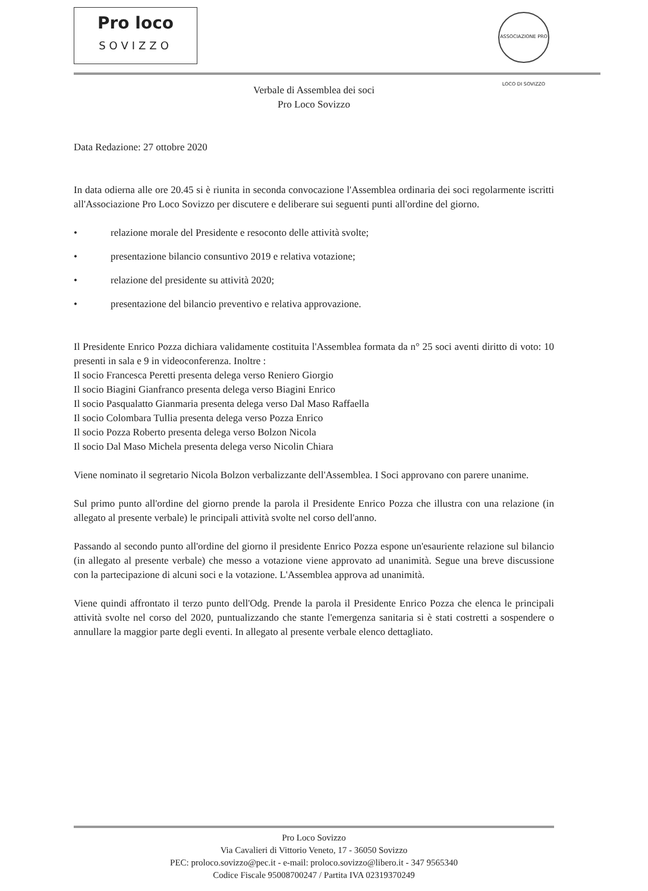Pro loco
SOVIZZO
ASSOCIAZIONE PRO LOCO DI SOVIZZO
Verbale di Assemblea dei soci
Pro Loco Sovizzo
Data Redazione: 27 ottobre 2020
In data odierna alle ore 20.45 si è riunita in seconda convocazione l'Assemblea ordinaria dei soci regolarmente iscritti all'Associazione Pro Loco Sovizzo per discutere e deliberare sui seguenti punti all'ordine del giorno.
• relazione morale del Presidente e resoconto delle attività svolte;
• presentazione bilancio consuntivo 2019 e relativa votazione;
• relazione del presidente su attività 2020;
• presentazione del bilancio preventivo e relativa approvazione.
Il Presidente Enrico Pozza dichiara validamente costituita l'Assemblea formata da n° 25 soci aventi diritto di voto: 10 presenti in sala e 9 in videoconferenza. Inoltre :
Il socio Francesca Peretti presenta delega verso Reniero Giorgio
Il socio Biagini Gianfranco presenta delega verso Biagini Enrico
Il socio Pasqualatto Gianmaria presenta delega verso Dal Maso Raffaella
Il socio Colombara Tullia presenta delega verso Pozza Enrico
Il socio Pozza Roberto presenta delega verso Bolzon Nicola
Il socio Dal Maso Michela presenta delega verso Nicolin Chiara
Viene nominato il segretario Nicola Bolzon verbalizzante dell'Assemblea. I Soci approvano con parere unanime.
Sul primo punto all'ordine del giorno prende la parola il Presidente Enrico Pozza che illustra con una relazione (in allegato al presente verbale) le principali attività svolte nel corso dell'anno.
Passando al secondo punto all'ordine del giorno il presidente Enrico Pozza espone un'esauriente relazione sul bilancio (in allegato al presente verbale) che messo a votazione viene approvato ad unanimità. Segue una breve discussione con la partecipazione di alcuni soci e la votazione. L'Assemblea approva ad unanimità.
Viene quindi affrontato il terzo punto dell'Odg. Prende la parola il Presidente Enrico Pozza che elenca le principali attività svolte nel corso del 2020, puntualizzando che stante l'emergenza sanitaria si è stati costretti a sospendere o annullare la maggior parte degli eventi. In allegato al presente verbale elenco dettagliato.
Pro Loco Sovizzo
Via Cavalieri di Vittorio Veneto, 17 - 36050 Sovizzo
PEC: proloco.sovizzo@pec.it - e-mail: proloco.sovizzo@libero.it - 347 9565340
Codice Fiscale 95008700247 / Partita IVA 02319370249